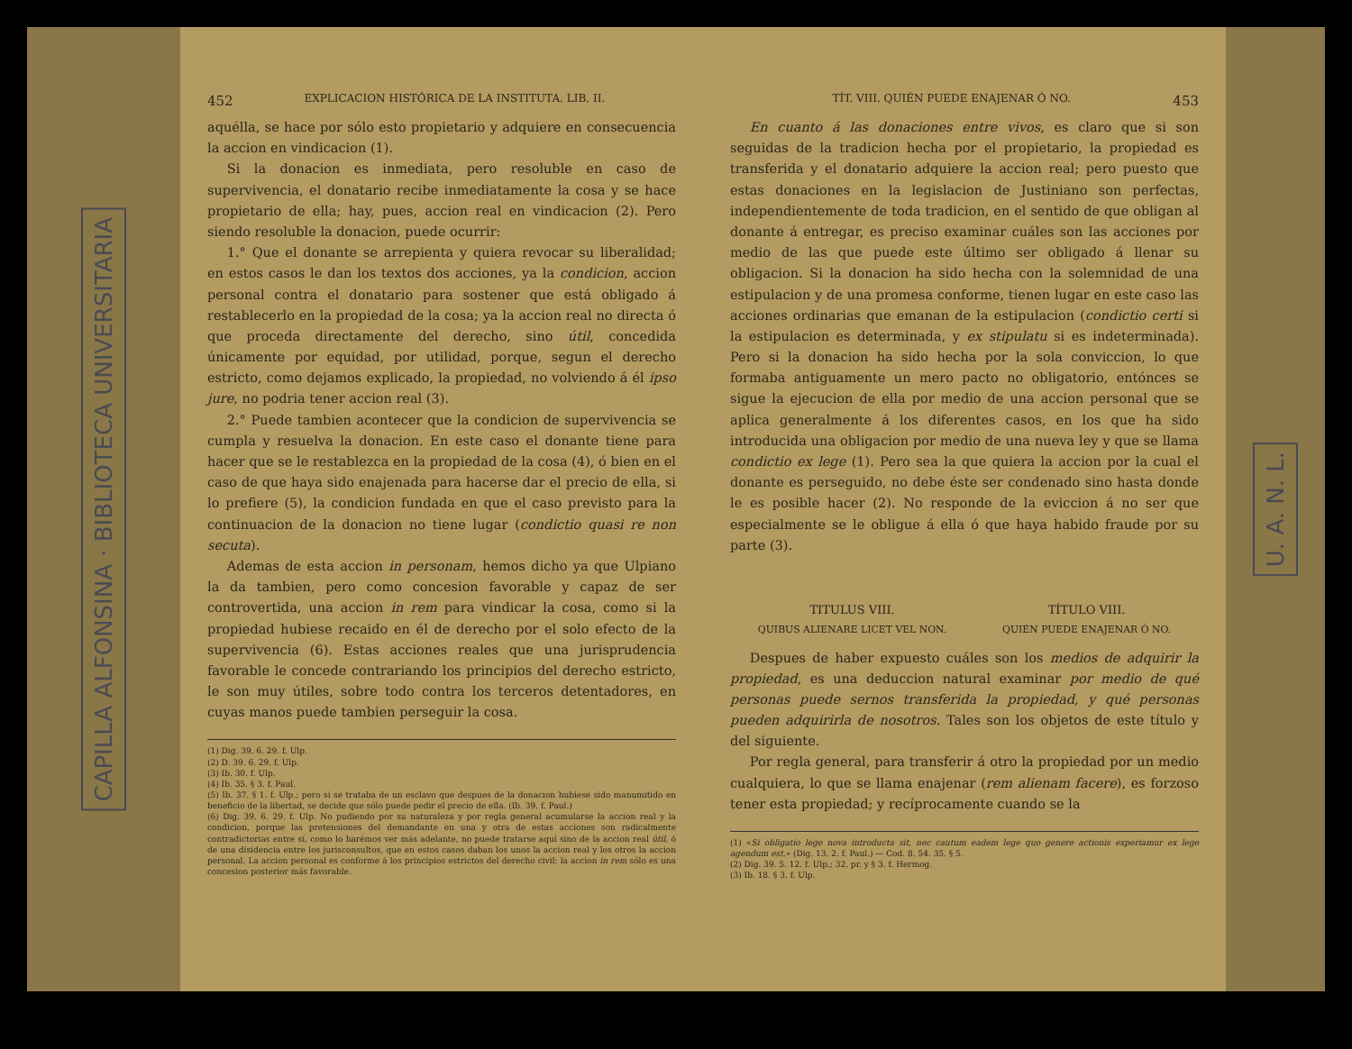CAPILLA ALFONSINA · BIBLIOTECA UNIVERSITARIA
452 EXPLICACION HISTÓRICA DE LA INSTITUTA. LIB. II.
aquélla, se hace por sólo esto propietario y adquiere en consecuencia la accion en vindicacion (1).
Si la donacion es inmediata, pero resoluble en caso de supervivencia, el donatario recibe inmediatamente la cosa y se hace propietario de ella; hay, pues, accion real en vindicacion (2). Pero siendo resoluble la donacion, puede ocurrir:
1.° Que el donante se arrepienta y quiera revocar su liberalidad; en estos casos le dan los textos dos acciones, ya la condicion, accion personal contra el donatario para sostener que está obligado á restablecerlo en la propiedad de la cosa; ya la accion real no directa ó que proceda directamente del derecho, sino útil, concedida únicamente por equidad, por utilidad, porque, segun el derecho estricto, como dejamos explicado, la propiedad, no volviendo á él ipso jure, no podria tener accion real (3).
2.° Puede tambien acontecer que la condicion de supervivencia se cumpla y resuelva la donacion. En este caso el donante tiene para hacer que se le restablezca en la propiedad de la cosa (4), ó bien en el caso de que haya sido enajenada para hacerse dar el precio de ella, si lo prefiere (5), la condicion fundada en que el caso previsto para la continuacion de la donacion no tiene lugar (condictio quasi re non secuta).
Ademas de esta accion in personam, hemos dicho ya que Ulpiano la da tambien, pero como concesion favorable y capaz de ser controvertida, una accion in rem para vindicar la cosa, como si la propiedad hubiese recaido en él de derecho por el solo efecto de la supervivencia (6). Estas acciones reales que una jurisprudencia favorable le concede contrariando los principios del derecho estricto, le son muy útiles, sobre todo contra los terceros detentadores, en cuyas manos puede tambien perseguir la cosa.
(1) Dig. 39. 6. 29. f. Ulp.
(2) D. 39. 6. 29. f. Ulp.
(3) Ib. 30. f. Ulp.
(4) Ib. 35. § 3. f. Paul.
(5) Ib. 37. § 1. f. Ulp.; pero si se trataba de un esclavo que despues de la donacion hubiese sido manumitido en beneficio de la libertad, se decide que sólo puede pedir el precio de ella. (Ib. 39. f. Paul.)
(6) Dig. 39. 6. 29. f. Ulp. No pudiendo por su naturaleza y por regla general acumularse la accion real y la condicion, porque las pretensiones del demandante en una y otra de estas acciones son radicalmente contradictorias entre sí, como lo harémos ver más adelante, no puede tratarse aquí sino de la accion real útil, ó de una disidencia entre los jurisconsultos, que en estos casos daban los unos la accion real y los otros la accion personal. La accion personal es conforme á los principios estrictos del derecho civil: la accion in rem sólo es una concesion posterior más favorable.
TÍT. VIII. QUIÉN PUEDE ENAJENAR Ó NO. 453
En cuanto á las donaciones entre vivos, es claro que si son seguidas de la tradicion hecha por el propietario, la propiedad es transferida y el donatario adquiere la accion real; pero puesto que estas donaciones en la legislacion de Justiniano son perfectas, independientemente de toda tradicion, en el sentido de que obligan al donante á entregar, es preciso examinar cuáles son las acciones por medio de las que puede este último ser obligado á llenar su obligacion. Si la donacion ha sido hecha con la solemnidad de una estipulacion y de una promesa conforme, tienen lugar en este caso las acciones ordinarias que emanan de la estipulacion (condictio certi si la estipulacion es determinada, y ex stipulatu si es indeterminada). Pero si la donacion ha sido hecha por la sola conviccion, lo que formaba antiguamente un mero pacto no obligatorio, entónces se sigue la ejecucion de ella por medio de una accion personal que se aplica generalmente á los diferentes casos, en los que ha sido introducida una obligacion por medio de una nueva ley y que se llama condictio ex lege (1). Pero sea la que quiera la accion por la cual el donante es perseguido, no debe éste ser condenado sino hasta donde le es posible hacer (2). No responde de la eviccion á no ser que especialmente se le obligue á ella ó que haya habido fraude por su parte (3).
TITULUS VIII.
QUIBUS ALIENARE LICET VEL NON.
TÍTULO VIII.
QUIÉN PUEDE ENAJENAR Ó NO.
Despues de haber expuesto cuáles son los medios de adquirir la propiedad, es una deduccion natural examinar por medio de qué personas puede sernos transferida la propiedad, y qué personas pueden adquirirla de nosotros. Tales son los objetos de este título y del siguiente.
Por regla general, para transferir á otro la propiedad por un medio cualquiera, lo que se llama enajenar (rem alienam facere), es forzoso tener esta propiedad; y recíprocamente cuando se la
(1) «Si obligatio lege nova introducta sit, nec cautum eadem lege quo genere actionis experiamur ex lege agendum est.» (Dig. 13. 2. f. Paul.) — Cod. 8. 54. 35. § 5.
(2) Dig. 39. 5. 12. f. Ulp.; 32. pr. y § 3. f. Hermog.
(3) Ib. 18. § 3. f. Ulp.
U. A. N. L.